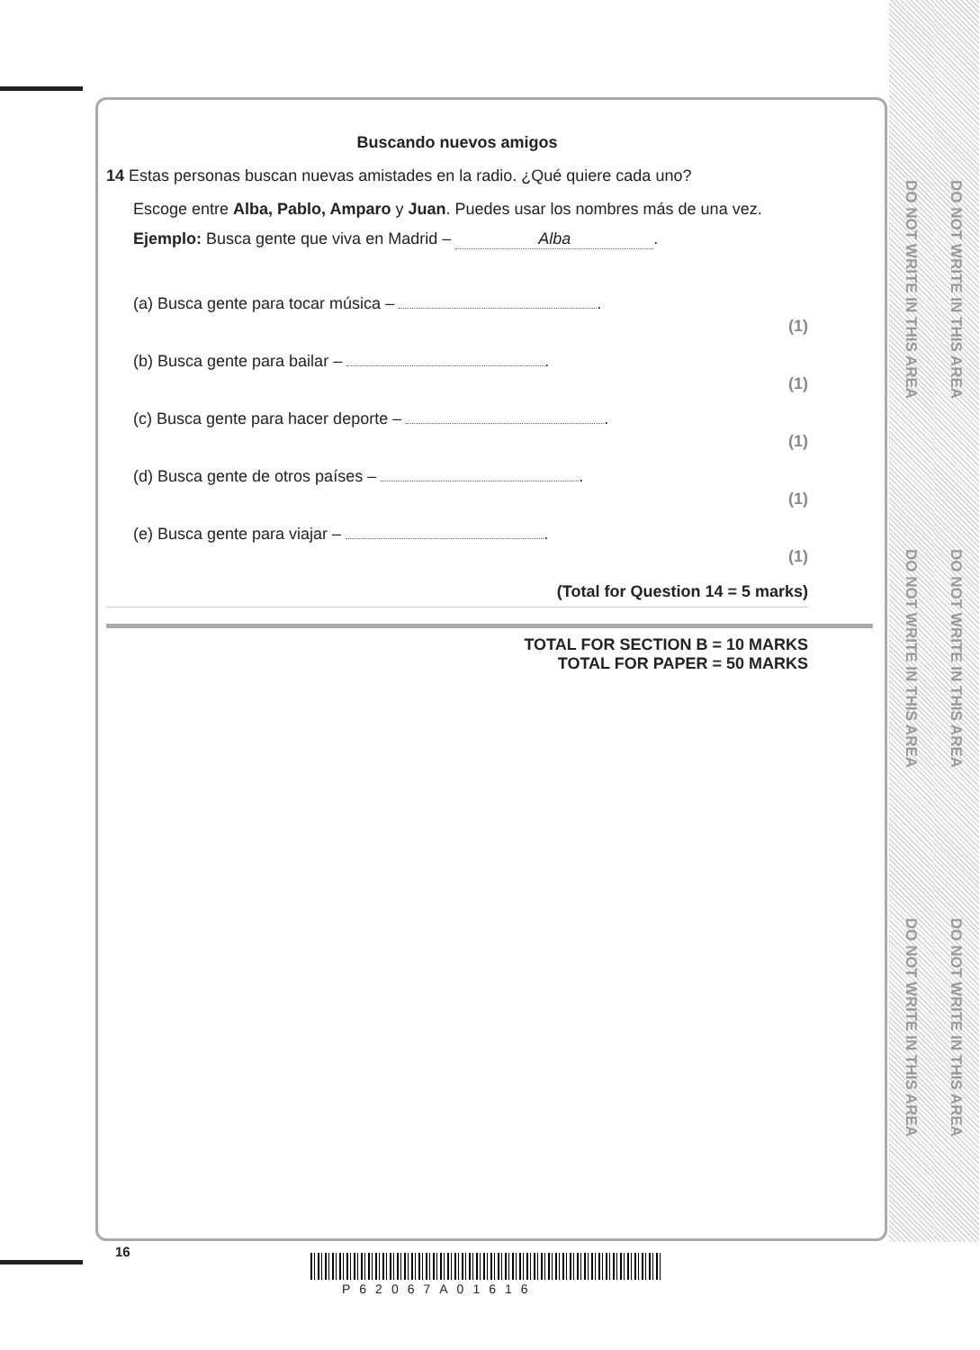DO NOT WRITE IN THIS AREA
DO NOT WRITE IN THIS AREA
DO NOT WRITE IN THIS AREA
DO NOT WRITE IN THIS AREA
DO NOT WRITE IN THIS AREA
DO NOT WRITE IN THIS AREA
Buscando nuevos amigos
14 Estas personas buscan nuevas amistades en la radio. ¿Qué quiere cada uno?
Escoge entre Alba, Pablo, Amparo y Juan. Puedes usar los nombres más de una vez.
Ejemplo: Busca gente que viva en Madrid – Alba.
(a) Busca gente para tocar música – . (1)
(b) Busca gente para bailar – . (1)
(c) Busca gente para hacer deporte – . (1)
(d) Busca gente de otros países – . (1)
(e) Busca gente para viajar – . (1)
(Total for Question 14 = 5 marks)
TOTAL FOR SECTION B = 10 MARKS
TOTAL FOR PAPER = 50 MARKS
16
P62067A01616